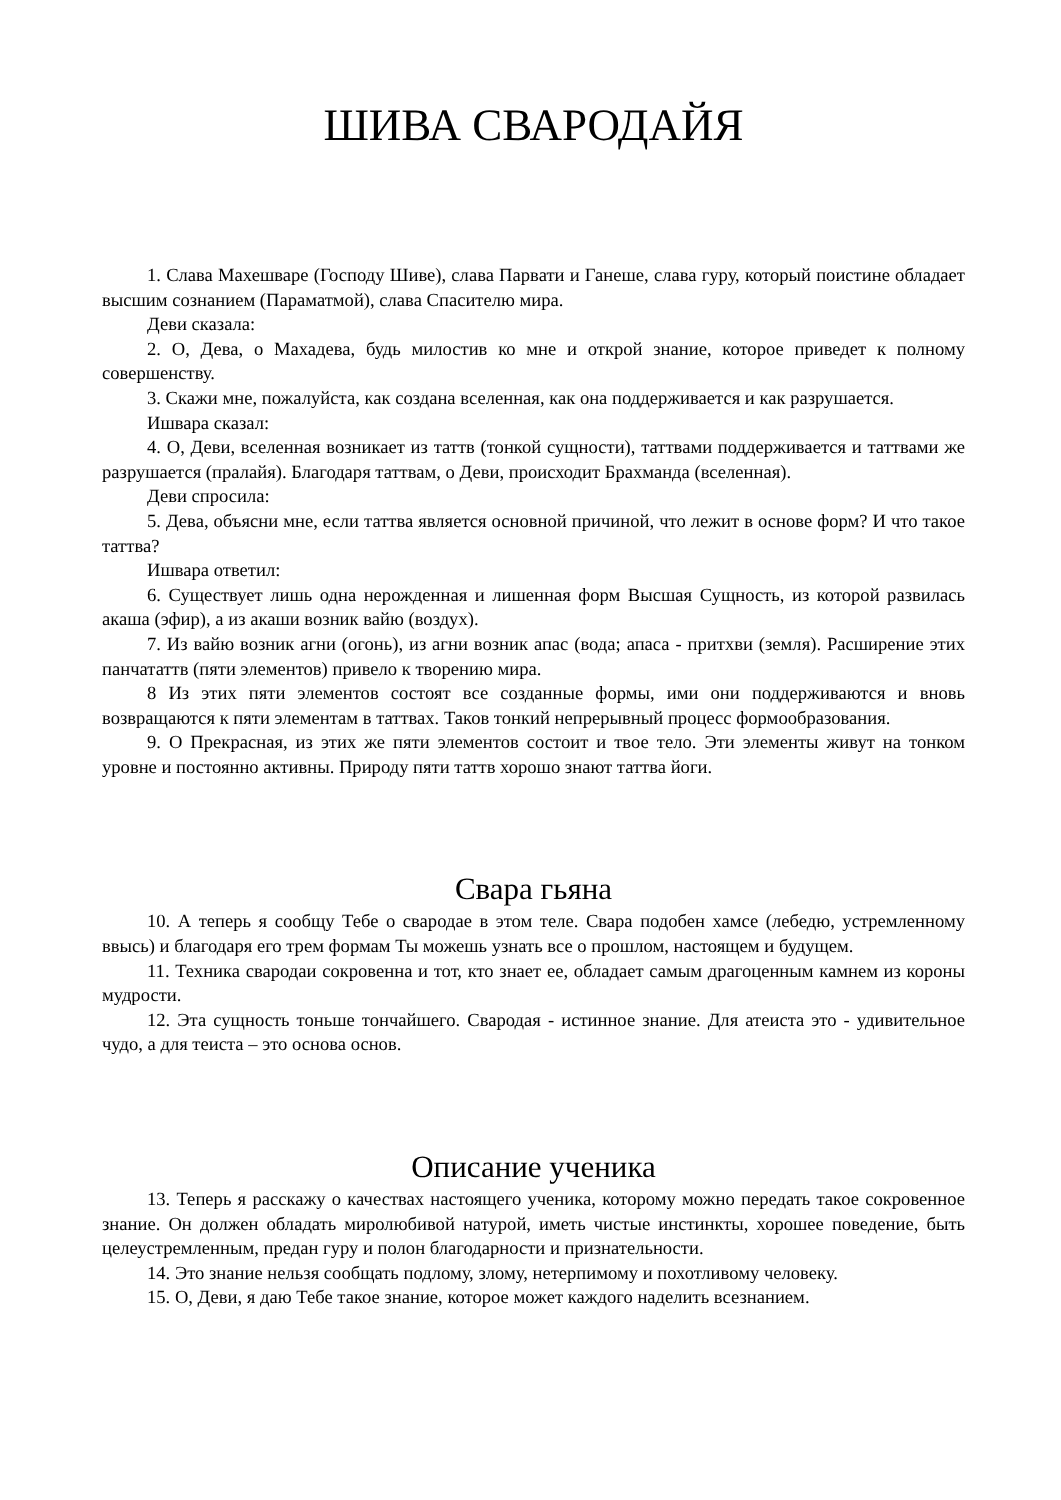ШИВА СВАРОДАЙЯ
1. Слава Махешваре (Господу Шиве), слава Парвати и Ганеше, слава гуру, который поистине обладает высшим сознанием (Параматмой), слава Спасителю мира.
Деви сказала:
2. О, Дева, о Махадева, будь милостив ко мне и открой знание, которое приведет к полному совершенству.
3. Скажи мне, пожалуйста, как создана вселенная, как она поддерживается и как разрушается.
Ишвара сказал:
4. О, Деви, вселенная возникает из таттв (тонкой сущности), таттвами поддерживается и таттвами же разрушается (пралайя). Благодаря таттвам, о Деви, происходит Брахманда (вселенная).
Деви спросила:
5. Дева, объясни мне, если таттва является основной причиной, что лежит в основе форм? И что такое таттва?
Ишвара ответил:
6. Существует лишь одна нерожденная и лишенная форм Высшая Сущность, из которой развилась акаша (эфир), а из акаши возник вайю (воздух).
7. Из вайю возник агни (огонь), из агни возник апас (вода; апаса - притхви (земля). Расширение этих панчататтв (пяти элементов) привело к творению мира.
8 Из этих пяти элементов состоят все созданные формы, ими они поддерживаются и вновь возвращаются к пяти элементам в таттвах. Таков тонкий непрерывный процесс формообразования.
9. О Прекрасная, из этих же пяти элементов состоит и твое тело. Эти элементы живут на тонком уровне и постоянно активны. Природу пяти таттв хорошо знают таттва йоги.
Свара гьяна
10. А теперь я сообщу Тебе о свародае в этом теле. Свара подобен хамсе (лебедю, устремленному ввысь) и благодаря его трем формам Ты можешь узнать все о прошлом, настоящем и будущем.
11. Техника свародаи сокровенна и тот, кто знает ее, обладает самым драгоценным камнем из короны мудрости.
12. Эта сущность тоньше тончайшего. Свародая - истинное знание. Для атеиста это - удивительное чудо, а для теиста – это основа основ.
Описание ученика
13. Теперь я расскажу о качествах настоящего ученика, которому можно передать такое сокровенное знание. Он должен обладать миролюбивой натурой, иметь чистые инстинкты, хорошее поведение, быть целеустремленным, предан гуру и полон благодарности и признательности.
14. Это знание нельзя сообщать подлому, злому, нетерпимому и похотливому человеку.
15. О, Деви, я даю Тебе такое знание, которое может каждого наделить всезнанием.